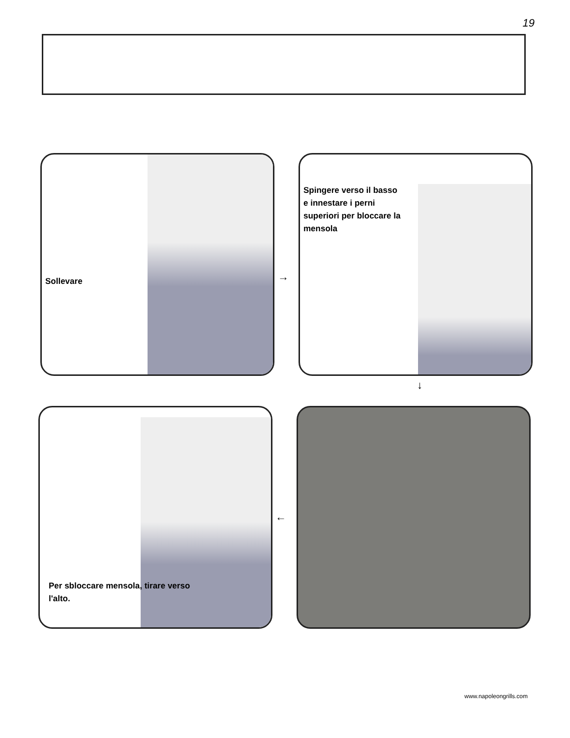19
Sollevare
→
Spingere verso il basso e innestare i perni superiori per bloccare la mensola
↓
Per sbloccare mensola, tirare verso l'alto.
←
www.napoleongrills.com